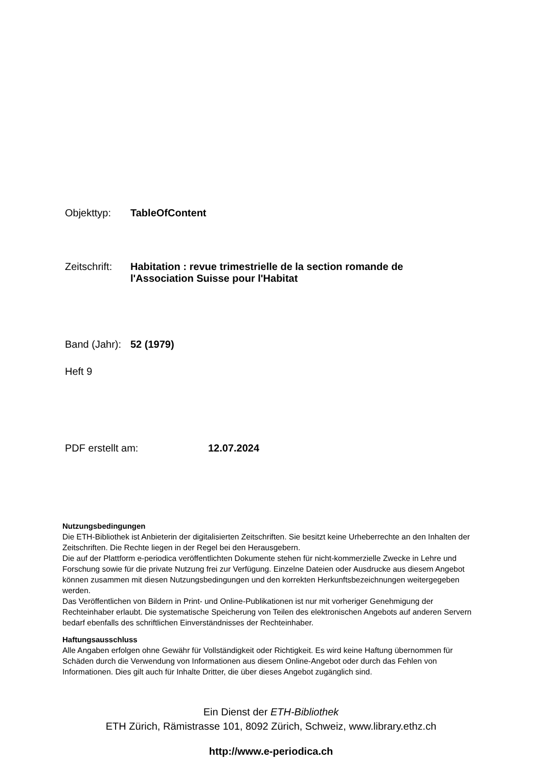Objekttyp: TableOfContent
Zeitschrift: Habitation : revue trimestrielle de la section romande de
l'Association Suisse pour l'Habitat
Band (Jahr): 52 (1979)
Heft 9
PDF erstellt am: 12.07.2024
Nutzungsbedingungen
Die ETH-Bibliothek ist Anbieterin der digitalisierten Zeitschriften. Sie besitzt keine Urheberrechte an den Inhalten der Zeitschriften. Die Rechte liegen in der Regel bei den Herausgebern.
Die auf der Plattform e-periodica veröffentlichten Dokumente stehen für nicht-kommerzielle Zwecke in Lehre und Forschung sowie für die private Nutzung frei zur Verfügung. Einzelne Dateien oder Ausdrucke aus diesem Angebot können zusammen mit diesen Nutzungsbedingungen und den korrekten Herkunftsbezeichnungen weitergegeben werden.
Das Veröffentlichen von Bildern in Print- und Online-Publikationen ist nur mit vorheriger Genehmigung der Rechteinhaber erlaubt. Die systematische Speicherung von Teilen des elektronischen Angebots auf anderen Servern bedarf ebenfalls des schriftlichen Einverständnisses der Rechteinhaber.
Haftungsausschluss
Alle Angaben erfolgen ohne Gewähr für Vollständigkeit oder Richtigkeit. Es wird keine Haftung übernommen für Schäden durch die Verwendung von Informationen aus diesem Online-Angebot oder durch das Fehlen von Informationen. Dies gilt auch für Inhalte Dritter, die über dieses Angebot zugänglich sind.
Ein Dienst der ETH-Bibliothek
ETH Zürich, Rämistrasse 101, 8092 Zürich, Schweiz, www.library.ethz.ch
http://www.e-periodica.ch